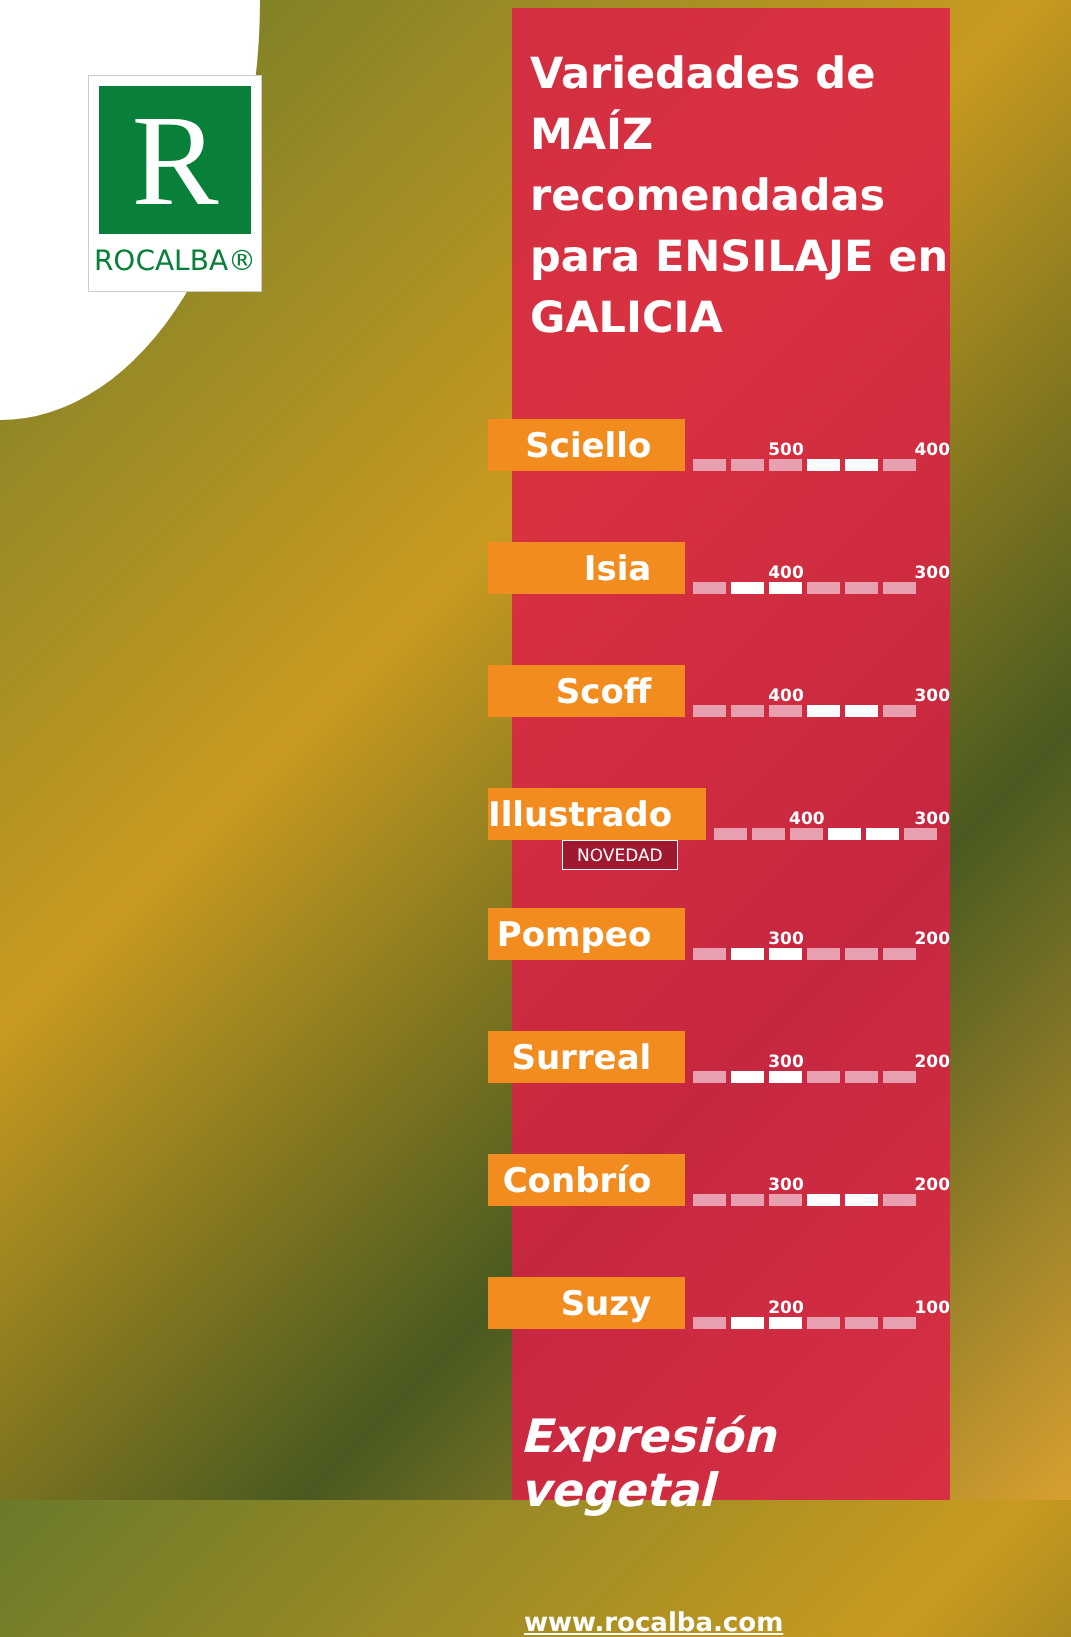R
ROCALBA®
Variedades de MAÍZ recomendadas para ENSILAJE en GALICIA
Sciello
500 400
Isia
400 300
Scoff
400 300
Illustrado
400 300
NOVEDAD
Pompeo
300 200
Surreal
300 200
Conbrío
300 200
Suzy
200 100
Expresión vegetal
www.rocalba.com